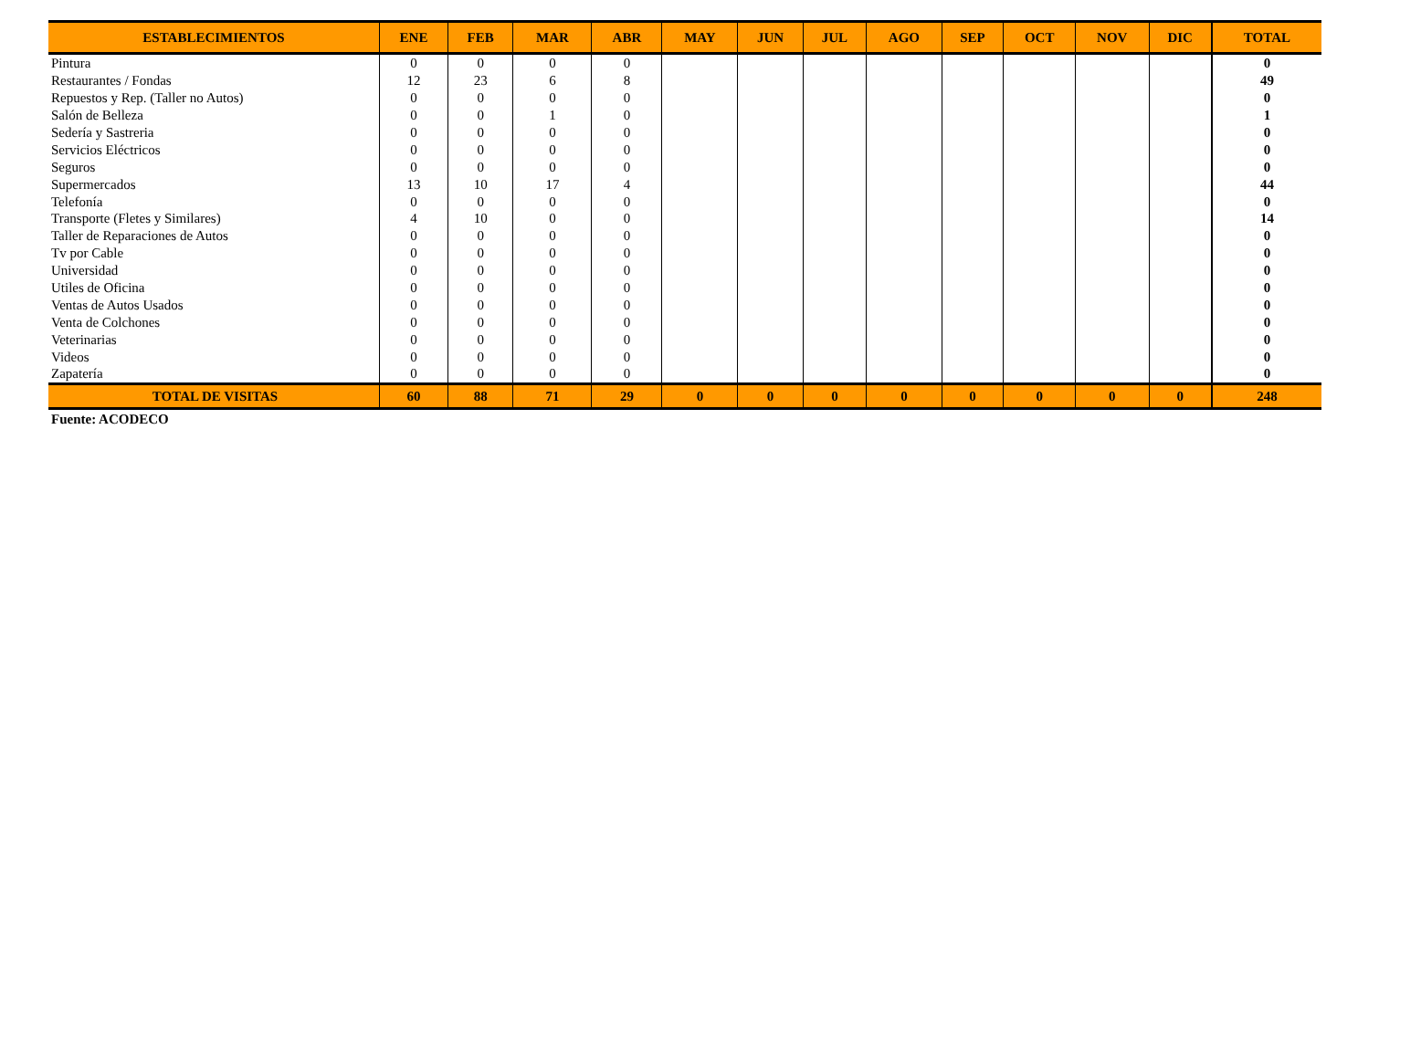| ESTABLECIMIENTOS | ENE | FEB | MAR | ABR | MAY | JUN | JUL | AGO | SEP | OCT | NOV | DIC | TOTAL |
| --- | --- | --- | --- | --- | --- | --- | --- | --- | --- | --- | --- | --- | --- |
| Pintura | 0 | 0 | 0 | 0 | | | | | | | | | 0 |
| Restaurantes / Fondas | 12 | 23 | 6 | 8 | | | | | | | | | 49 |
| Repuestos y Rep. (Taller no Autos) | 0 | 0 | 0 | 0 | | | | | | | | | 0 |
| Salón de Belleza | 0 | 0 | 1 | 0 | | | | | | | | | 1 |
| Sedería y Sastreria | 0 | 0 | 0 | 0 | | | | | | | | | 0 |
| Servicios Eléctricos | 0 | 0 | 0 | 0 | | | | | | | | | 0 |
| Seguros | 0 | 0 | 0 | 0 | | | | | | | | | 0 |
| Supermercados | 13 | 10 | 17 | 4 | | | | | | | | | 44 |
| Telefonía | 0 | 0 | 0 | 0 | | | | | | | | | 0 |
| Transporte (Fletes y Similares) | 4 | 10 | 0 | 0 | | | | | | | | | 14 |
| Taller de Reparaciones de Autos | 0 | 0 | 0 | 0 | | | | | | | | | 0 |
| Tv por Cable | 0 | 0 | 0 | 0 | | | | | | | | | 0 |
| Universidad | 0 | 0 | 0 | 0 | | | | | | | | | 0 |
| Utiles de Oficina | 0 | 0 | 0 | 0 | | | | | | | | | 0 |
| Ventas de Autos Usados | 0 | 0 | 0 | 0 | | | | | | | | | 0 |
| Venta de Colchones | 0 | 0 | 0 | 0 | | | | | | | | | 0 |
| Veterinarias | 0 | 0 | 0 | 0 | | | | | | | | | 0 |
| Videos | 0 | 0 | 0 | 0 | | | | | | | | | 0 |
| Zapatería | 0 | 0 | 0 | 0 | | | | | | | | | 0 |
| TOTAL DE VISITAS | 60 | 88 | 71 | 29 | 0 | 0 | 0 | 0 | 0 | 0 | 0 | 0 | 248 |
Fuente: ACODECO